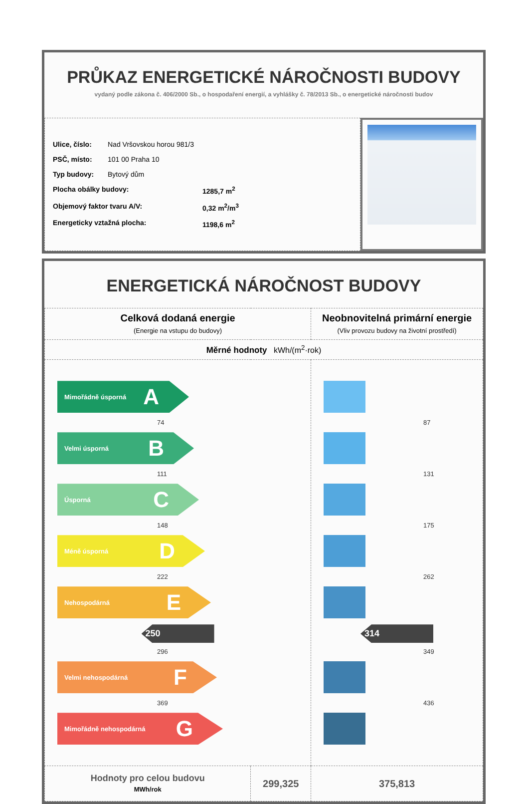PRŮKAZ ENERGETICKÉ NÁROČNOSTI BUDOVY
vydaný podle zákona č. 406/2000 Sb., o hospodaření energií, a vyhlášky č. 78/2013 Sb., o energetické náročnosti budov
Ulice, číslo: Nad Vršovskou horou 981/3
PSČ, místo: 101 00 Praha 10
Typ budovy: Bytový dům
Plocha obálky budovy: 1285,7 m<sup>2</sup>
Objemový faktor tvaru A/V: 0,32 m<sup>2</sup>/m<sup>3</sup>
Energeticky vztažná plocha: 1198,6 m<sup>2</sup>
ENERGETICKÁ NÁROČNOST BUDOVY
| Celková dodaná energie (Energie na vstupu do budovy) | | Neobnovitelná primární energie (Vliv provozu budovy na životní prostředí) |
| --- | --- | --- |
| Měrné hodnoty kWh/(m<sup>2</sup>·rok) | | |
| Mimořádně úsporná A 74 Velmi úsporná B 111 Úsporná C 148 Méně úsporná D 222 Nehospodárná E 250 296 Velmi nehospodárná F 369 Mimořádně nehospodárná G | | 87 131 175 262 314 349 436 |
| Hodnoty pro celou budovu MWh/rok | 299,325 | 375,813 |